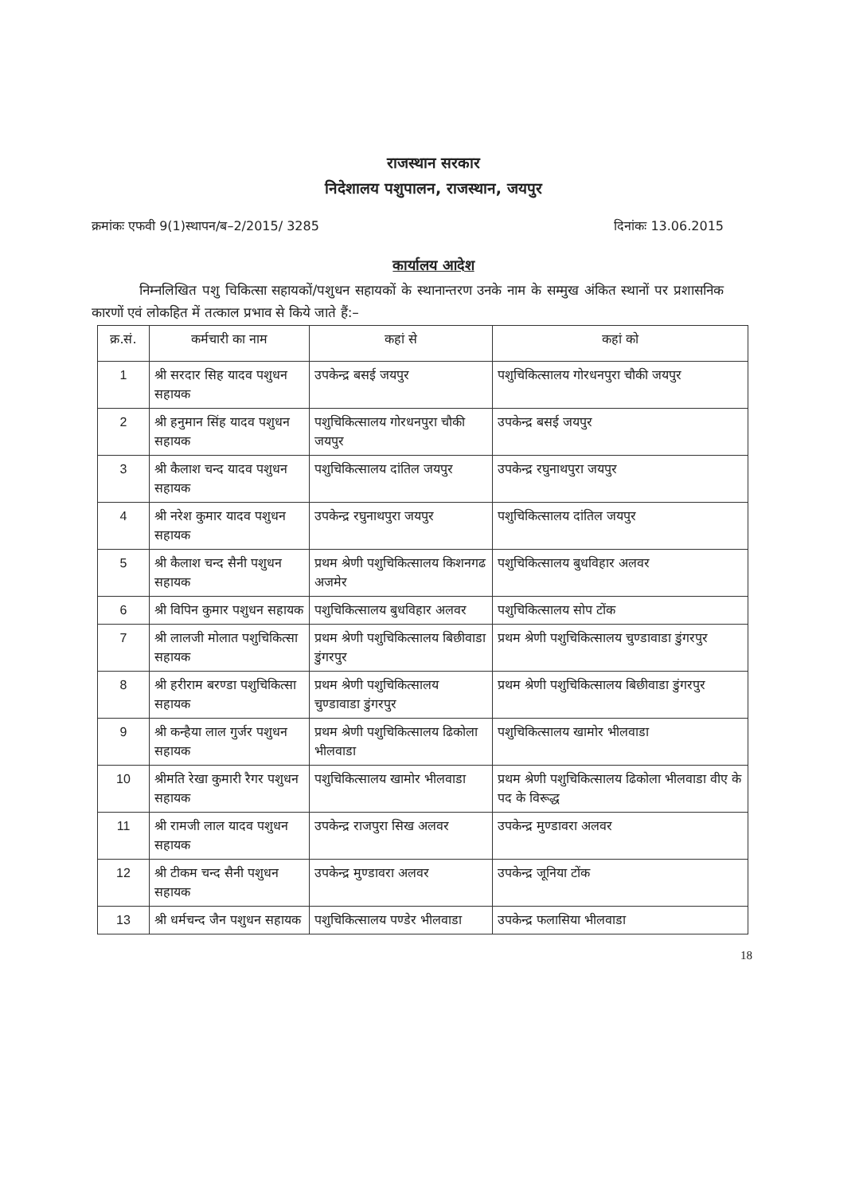राजस्थान सरकार
निदेशालय पशुपालन, राजस्थान, जयपुर
क्रमांकः एफवी 9(1)स्थापन/ब–2/2015/ 3285 दिनांकः 13.06.2015
कार्यालय आदेश
निम्नलिखित पशु चिकित्सा सहायकों/पशुधन सहायकों के स्थानान्तरण उनके नाम के सम्मुख अंकित स्थानों पर प्रशासनिक कारणों एवं लोकहित में तत्काल प्रभाव से किये जाते हैं:–
| क्र.सं. | कर्मचारी का नाम | कहां से | कहां को |
| --- | --- | --- | --- |
| 1 | श्री सरदार सिह यादव पशुधन सहायक | उपकेन्द्र बसई जयपुर | पशुचिकित्सालय गोरधनपुरा चौकी जयपुर |
| 2 | श्री हनुमान सिंह यादव पशुधन सहायक | पशुचिकित्सालय गोरधनपुरा चौकी जयपुर | उपकेन्द्र बसई जयपुर |
| 3 | श्री कैलाश चन्द यादव पशुधन सहायक | पशुचिकित्सालय दांतिल जयपुर | उपकेन्द्र रघुनाथपुरा जयपुर |
| 4 | श्री नरेश कुमार यादव पशुधन सहायक | उपकेन्द्र रघुनाथपुरा जयपुर | पशुचिकित्सालय दांतिल जयपुर |
| 5 | श्री कैलाश चन्द सैनी पशुधन सहायक | प्रथम श्रेणी पशुचिकित्सालय किशनगढ अजमेर | पशुचिकित्सालय बुधविहार अलवर |
| 6 | श्री विपिन कुमार पशुधन सहायक | पशुचिकित्सालय बुधविहार अलवर | पशुचिकित्सालय सोप टोंक |
| 7 | श्री लालजी मोलात पशुचिकित्सा सहायक | प्रथम श्रेणी पशुचिकित्सालय बिछीवाडा डुंगरपुर | प्रथम श्रेणी पशुचिकित्सालय चुण्डावाडा डुंगरपुर |
| 8 | श्री हरीराम बरण्डा पशुचिकित्सा सहायक | प्रथम श्रेणी पशुचिकित्सालय चुण्डावाडा डुंगरपुर | प्रथम श्रेणी पशुचिकित्सालय बिछीवाडा डुंगरपुर |
| 9 | श्री कन्हैया लाल गुर्जर पशुधन सहायक | प्रथम श्रेणी पशुचिकित्सालय ढिकोला भीलवाडा | पशुचिकित्सालय खामोर भीलवाडा |
| 10 | श्रीमति रेखा कुमारी रैगर पशुधन सहायक | पशुचिकित्सालय खामोर भीलवाडा | प्रथम श्रेणी पशुचिकित्सालय ढिकोला भीलवाडा वीए के पद के विरूद्ध |
| 11 | श्री रामजी लाल यादव पशुधन सहायक | उपकेन्द्र राजपुरा सिख अलवर | उपकेन्द्र मुण्डावरा अलवर |
| 12 | श्री टीकम चन्द सैनी पशुधन सहायक | उपकेन्द्र मुण्डावरा अलवर | उपकेन्द्र जूनिया टोंक |
| 13 | श्री धर्मचन्द जैन पशुधन सहायक | पशुचिकित्सालय पण्डेर भीलवाडा | उपकेन्द्र फलासिया भीलवाडा |
18